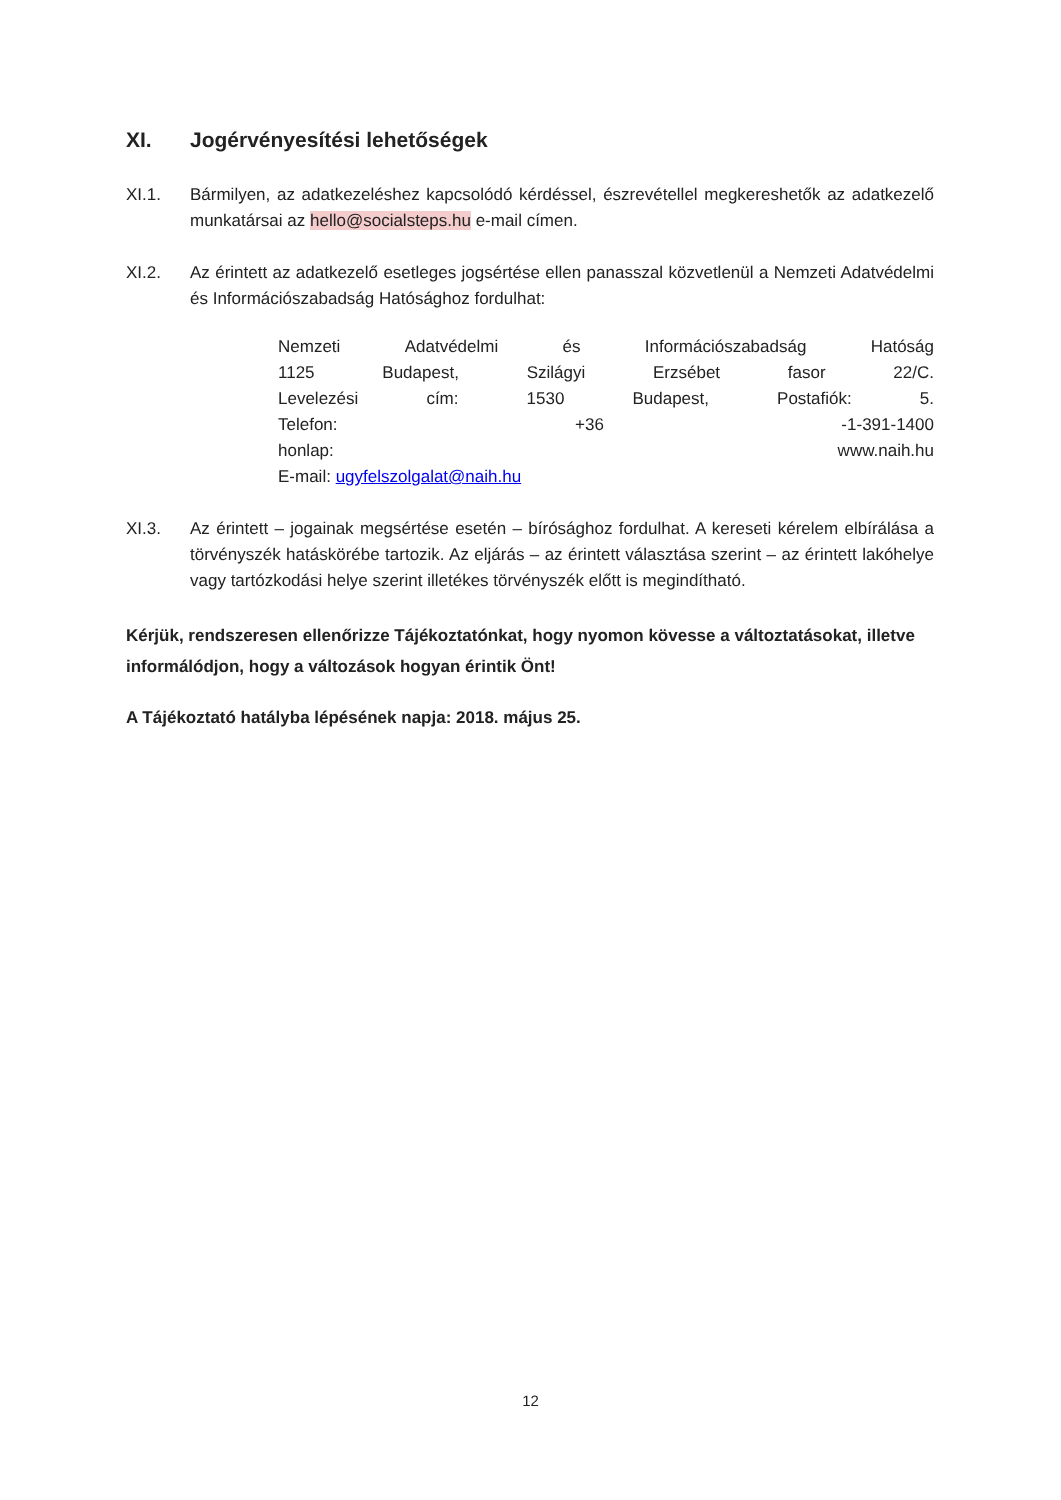XI. Jogérvényesítési lehetőségek
XI.1. Bármilyen, az adatkezeléshez kapcsolódó kérdéssel, észrevétellel megkereshetők az adatkezelő munkatársai az hello@socialsteps.hu e-mail címen.
XI.2. Az érintett az adatkezelő esetleges jogsértése ellen panasszal közvetlenül a Nemzeti Adatvédelmi és Információszabadság Hatósághoz fordulhat:
Nemzeti Adatvédelmi és Információszabadság Hatóság
1125 Budapest, Szilágyi Erzsébet fasor 22/C.
Levelezési cím: 1530 Budapest, Postafiók: 5.
Telefon: +36 -1-391-1400
honlap: www.naih.hu
E-mail: ugyfelszolgalat@naih.hu
XI.3. Az érintett – jogainak megsértése esetén – bírósághoz fordulhat. A kereseti kérelem elbírálása a törvényszék hatáskörébe tartozik. Az eljárás – az érintett választása szerint – az érintett lakóhelye vagy tartózkodási helye szerint illetékes törvényszék előtt is megindítható.
Kérjük, rendszeresen ellenőrizze Tájékoztatónkat, hogy nyomon kövesse a változtatásokat, illetve informálódjon, hogy a változások hogyan érintik Önt!
A Tájékoztató hatályba lépésének napja: 2018. május 25.
12